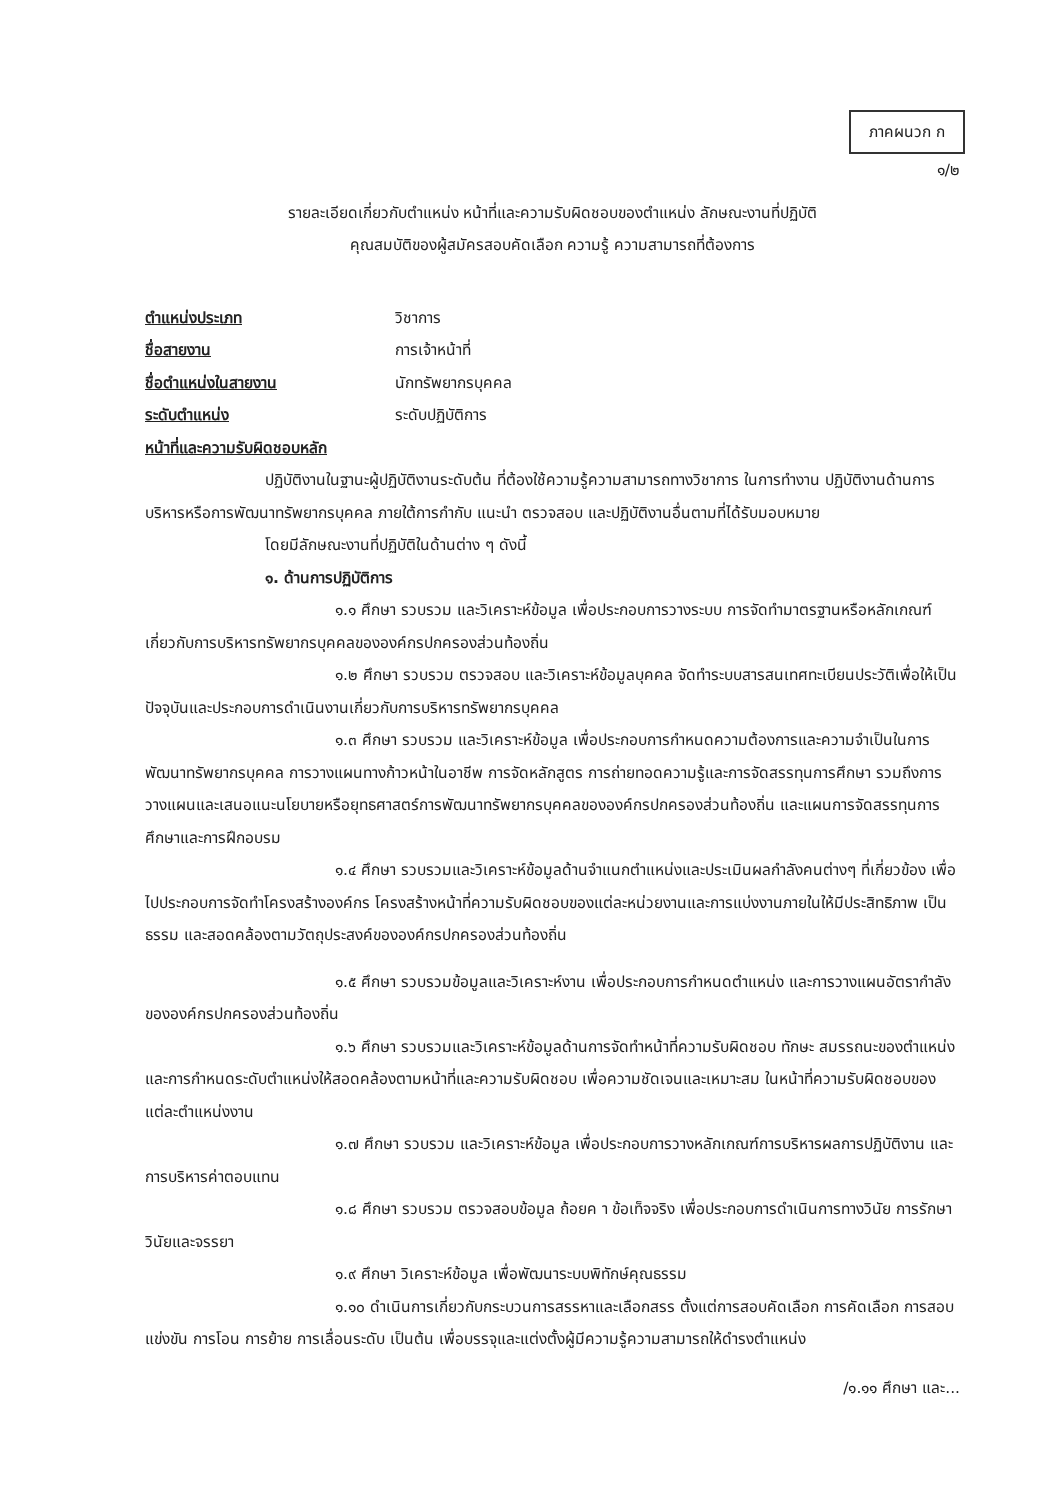ภาคผนวก ก
๑/๒
รายละเอียดเกี่ยวกับตำแหน่ง หน้าที่และความรับผิดชอบของตำแหน่ง ลักษณะงานที่ปฏิบัติ
คุณสมบัติของผู้สมัครสอบคัดเลือก ความรู้ ความสามารถที่ต้องการ
ตำแหน่งประเภท วิชาการ
ชื่อสายงาน การเจ้าหน้าที่
ชื่อตำแหน่งในสายงาน นักทรัพยากรบุคคล
ระดับตำแหน่ง ระดับปฏิบัติการ
หน้าที่และความรับผิดชอบหลัก
ปฏิบัติงานในฐานะผู้ปฏิบัติงานระดับต้น ที่ต้องใช้ความรู้ความสามารถทางวิชาการ ในการทำงาน ปฏิบัติงานด้านการบริหารหรือการพัฒนาทรัพยากรบุคคล ภายใต้การกำกับ แนะนำ ตรวจสอบ และปฏิบัติงานอื่นตามที่ได้รับมอบหมาย
โดยมีลักษณะงานที่ปฏิบัติในด้านต่าง ๆ ดังนี้
๑. ด้านการปฏิบัติการ
๑.๑ ศึกษา รวบรวม และวิเคราะห์ข้อมูล เพื่อประกอบการวางระบบ การจัดทำมาตรฐานหรือหลักเกณฑ์เกี่ยวกับการบริหารทรัพยากรบุคคลขององค์กรปกครองส่วนท้องถิ่น
๑.๒ ศึกษา รวบรวม ตรวจสอบ และวิเคราะห์ข้อมูลบุคคล จัดทำระบบสารสนเทศทะเบียนประวัติเพื่อให้เป็นปัจจุบันและประกอบการดำเนินงานเกี่ยวกับการบริหารทรัพยากรบุคคล
๑.๓ ศึกษา รวบรวม และวิเคราะห์ข้อมูล เพื่อประกอบการกำหนดความต้องการและความจำเป็นในการพัฒนาทรัพยากรบุคคล การวางแผนทางก้าวหน้าในอาชีพ การจัดหลักสูตร การถ่ายทอดความรู้และการจัดสรรทุนการศึกษา รวมถึงการวางแผนและเสนอแนะนโยบายหรือยุทธศาสตร์การพัฒนาทรัพยากรบุคคลขององค์กรปกครองส่วนท้องถิ่น และแผนการจัดสรรทุนการศึกษาและการฝึกอบรม
๑.๔ ศึกษา รวบรวมและวิเคราะห์ข้อมูลด้านจำแนกตำแหน่งและประเมินผลกำลังคนต่างๆ ที่เกี่ยวข้อง เพื่อไปประกอบการจัดทำโครงสร้างองค์กร โครงสร้างหน้าที่ความรับผิดชอบของแต่ละหน่วยงานและการแบ่งงานภายในให้มีประสิทธิภาพ เป็นธรรม และสอดคล้องตามวัตถุประสงค์ขององค์กรปกครองส่วนท้องถิ่น
๑.๕ ศึกษา รวบรวมข้อมูลและวิเคราะห์งาน เพื่อประกอบการกำหนดตำแหน่ง และการวางแผนอัตรากำลังขององค์กรปกครองส่วนท้องถิ่น
๑.๖ ศึกษา รวบรวมและวิเคราะห์ข้อมูลด้านการจัดทำหน้าที่ความรับผิดชอบ ทักษะ สมรรถนะของตำแหน่งและการกำหนดระดับตำแหน่งให้สอดคล้องตามหน้าที่และความรับผิดชอบ เพื่อความชัดเจนและเหมาะสม ในหน้าที่ความรับผิดชอบของแต่ละตำแหน่งงาน
๑.๗ ศึกษา รวบรวม และวิเคราะห์ข้อมูล เพื่อประกอบการวางหลักเกณฑ์การบริหารผลการปฏิบัติงาน และการบริหารค่าตอบแทน
๑.๘ ศึกษา รวบรวม ตรวจสอบข้อมูล ถ้อยค า ข้อเท็จจริง เพื่อประกอบการดำเนินการทางวินัย การรักษาวินัยและจรรยา
๑.๙ ศึกษา วิเคราะห์ข้อมูล เพื่อพัฒนาระบบพิทักษ์คุณธรรม
๑.๑๐ ดำเนินการเกี่ยวกับกระบวนการสรรหาและเลือกสรร ตั้งแต่การสอบคัดเลือก การคัดเลือก การสอบแข่งขัน การโอน การย้าย การเลื่อนระดับ เป็นต้น เพื่อบรรจุและแต่งตั้งผู้มีความรู้ความสามารถให้ดำรงตำแหน่ง
/๑.๑๑ ศึกษา และ...